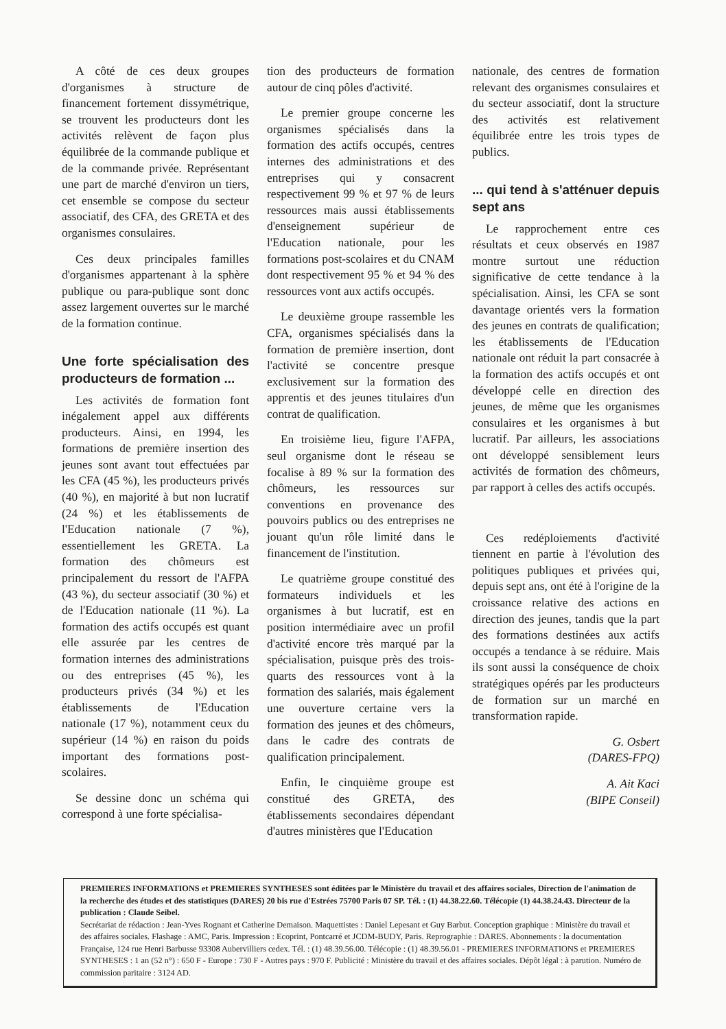A côté de ces deux groupes d'organismes à structure de financement fortement dissymétrique, se trouvent les producteurs dont les activités relèvent de façon plus équilibrée de la commande publique et de la commande privée. Représentant une part de marché d'environ un tiers, cet ensemble se compose du secteur associatif, des CFA, des GRETA et des organismes consulaires.
Ces deux principales familles d'organismes appartenant à la sphère publique ou para-publique sont donc assez largement ouvertes sur le marché de la formation continue.
Une forte spécialisation des producteurs de formation ...
Les activités de formation font inégalement appel aux différents producteurs. Ainsi, en 1994, les formations de première insertion des jeunes sont avant tout effectuées par les CFA (45 %), les producteurs privés (40 %), en majorité à but non lucratif (24 %) et les établissements de l'Education nationale (7 %), essentiellement les GRETA. La formation des chômeurs est principalement du ressort de l'AFPA (43 %), du secteur associatif (30 %) et de l'Education nationale (11 %). La formation des actifs occupés est quant elle assurée par les centres de formation internes des administrations ou des entreprises (45 %), les producteurs privés (34 %) et les établissements de l'Education nationale (17 %), notamment ceux du supérieur (14 %) en raison du poids important des formations post-scolaires.
Se dessine donc un schéma qui correspond à une forte spécialisa-
tion des producteurs de formation autour de cinq pôles d'activité.
Le premier groupe concerne les organismes spécialisés dans la formation des actifs occupés, centres internes des administrations et des entreprises qui y consacrent respectivement 99 % et 97 % de leurs ressources mais aussi établissements d'enseignement supérieur de l'Education nationale, pour les formations post-scolaires et du CNAM dont respectivement 95 % et 94 % des ressources vont aux actifs occupés.
Le deuxième groupe rassemble les CFA, organismes spécialisés dans la formation de première insertion, dont l'activité se concentre presque exclusivement sur la formation des apprentis et des jeunes titulaires d'un contrat de qualification.
En troisième lieu, figure l'AFPA, seul organisme dont le réseau se focalise à 89 % sur la formation des chômeurs, les ressources sur conventions en provenance des pouvoirs publics ou des entreprises ne jouant qu'un rôle limité dans le financement de l'institution.
Le quatrième groupe constitué des formateurs individuels et les organismes à but lucratif, est en position intermédiaire avec un profil d'activité encore très marqué par la spécialisation, puisque près des trois-quarts des ressources vont à la formation des salariés, mais également une ouverture certaine vers la formation des jeunes et des chômeurs, dans le cadre des contrats de qualification principalement.
Enfin, le cinquième groupe est constitué des GRETA, des établissements secondaires dépendant d'autres ministères que l'Education
nationale, des centres de formation relevant des organismes consulaires et du secteur associatif, dont la structure des activités est relativement équilibrée entre les trois types de publics.
... qui tend à s'atténuer depuis sept ans
Le rapprochement entre ces résultats et ceux observés en 1987 montre surtout une réduction significative de cette tendance à la spécialisation. Ainsi, les CFA se sont davantage orientés vers la formation des jeunes en contrats de qualification; les établissements de l'Education nationale ont réduit la part consacrée à la formation des actifs occupés et ont développé celle en direction des jeunes, de même que les organismes consulaires et les organismes à but lucratif. Par ailleurs, les associations ont développé sensiblement leurs activités de formation des chômeurs, par rapport à celles des actifs occupés.
Ces redéploiements d'activité tiennent en partie à l'évolution des politiques publiques et privées qui, depuis sept ans, ont été à l'origine de la croissance relative des actions en direction des jeunes, tandis que la part des formations destinées aux actifs occupés a tendance à se réduire. Mais ils sont aussi la conséquence de choix stratégiques opérés par les producteurs de formation sur un marché en transformation rapide.
G. Osbert
(DARES-FPQ)
A. Ait Kaci
(BIPE Conseil)
PREMIERES INFORMATIONS et PREMIERES SYNTHESES sont éditées par le Ministère du travail et des affaires sociales, Direction de l'animation de la recherche des études et des statistiques (DARES) 20 bis rue d'Estrées 75700 Paris 07 SP. Tél. : (1) 44.38.22.60. Télécopie (1) 44.38.24.43. Directeur de la publication : Claude Seibel.
Secrétariat de rédaction : Jean-Yves Rognant et Catherine Demaison. Maquettistes : Daniel Lepesant et Guy Barbut. Conception graphique : Ministère du travail et des affaires sociales. Flashage : AMC, Paris. Impression : Ecoprint, Pontcarré et JCDM-BUDY, Paris. Reprographie : DARES. Abonnements : la documentation Française, 124 rue Henri Barbusse 93308 Aubervilliers cedex. Tél. : (1) 48.39.56.00. Télécopie : (1) 48.39.56.01 - PREMIERES INFORMATIONS et PREMIERES SYNTHESES : 1 an (52 n°) : 650 F - Europe : 730 F - Autres pays : 970 F. Publicité : Ministère du travail et des affaires sociales. Dépôt légal : à parution. Numéro de commission paritaire : 3124 AD.